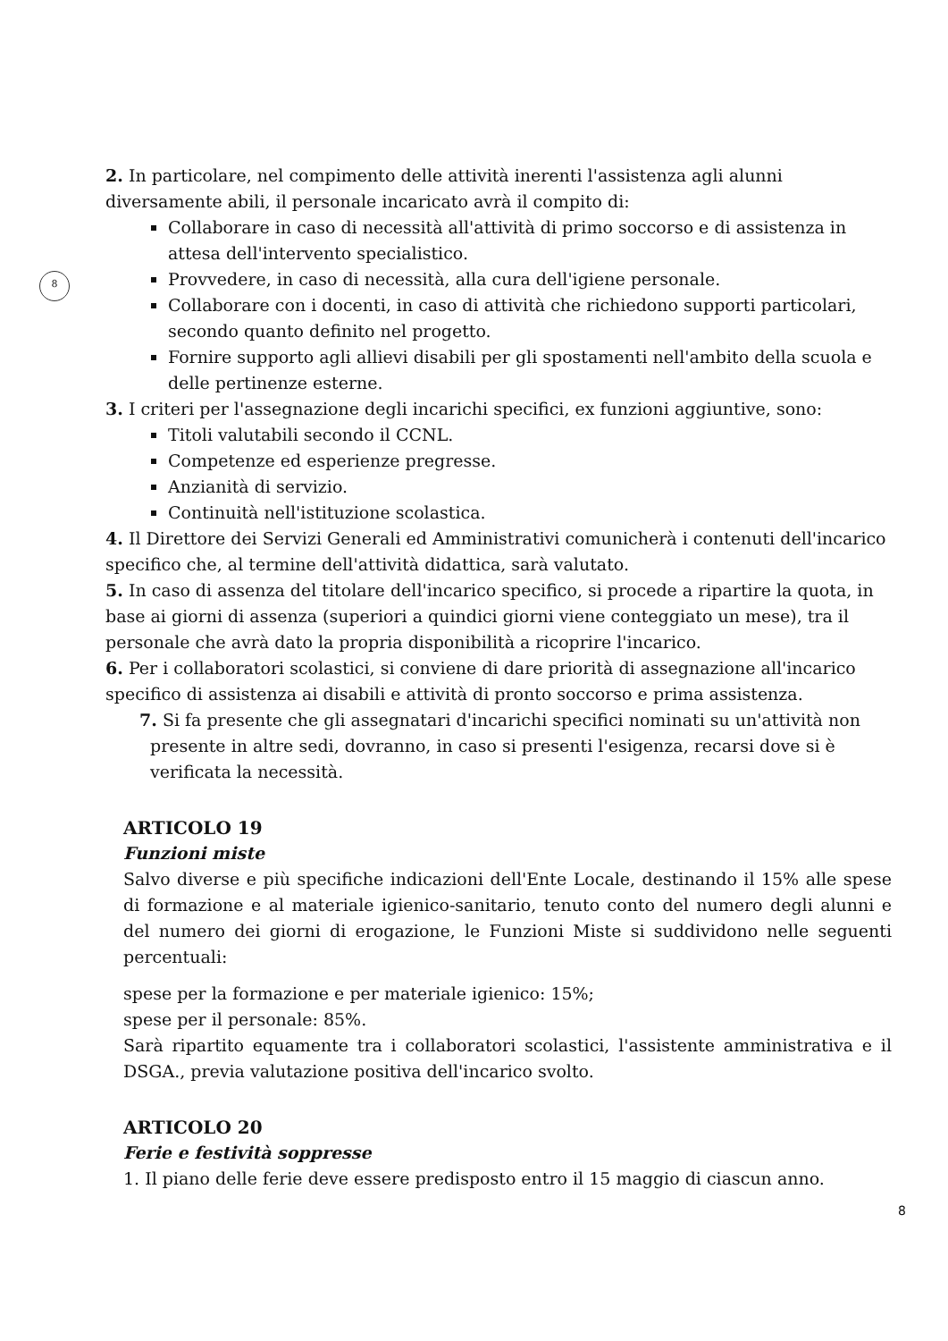8
2. In particolare, nel compimento delle attività inerenti l'assistenza agli alunni diversamente abili, il personale incaricato avrà il compito di:
Collaborare in caso di necessità all'attività di primo soccorso e di assistenza in attesa dell'intervento specialistico.
Provvedere, in caso di necessità, alla cura dell'igiene personale.
Collaborare con i docenti, in caso di attività che richiedono supporti particolari, secondo quanto definito nel progetto.
Fornire supporto agli allievi disabili per gli spostamenti nell'ambito della scuola e delle pertinenze esterne.
3. I criteri per l'assegnazione degli incarichi specifici, ex funzioni aggiuntive, sono:
Titoli valutabili secondo il CCNL.
Competenze ed esperienze pregresse.
Anzianità di servizio.
Continuità nell'istituzione scolastica.
4. Il Direttore dei Servizi Generali ed Amministrativi comunicherà i contenuti dell'incarico specifico che, al termine dell'attività didattica, sarà valutato.
5. In caso di assenza del titolare dell'incarico specifico, si procede a ripartire la quota, in base ai giorni di assenza (superiori a quindici giorni viene conteggiato un mese), tra il personale che avrà dato la propria disponibilità a ricoprire l'incarico.
6. Per i collaboratori scolastici, si conviene di dare priorità di assegnazione all'incarico specifico di assistenza ai disabili e attività di pronto soccorso e prima assistenza.
7. Si fa presente che gli assegnatari d'incarichi specifici nominati su un'attività non presente in altre sedi, dovranno, in caso si presenti l'esigenza, recarsi dove si è verificata la necessità.
ARTICOLO 19
Funzioni miste
Salvo diverse e più specifiche indicazioni dell'Ente Locale, destinando il 15% alle spese di formazione e al materiale igienico-sanitario, tenuto conto del numero degli alunni e del numero dei giorni di erogazione, le Funzioni Miste si suddividono nelle seguenti percentuali:
spese per la formazione e per materiale igienico: 15%;
spese per il personale: 85%.
Sarà ripartito equamente tra i collaboratori scolastici, l'assistente amministrativa e il DSGA., previa valutazione positiva dell'incarico svolto.
ARTICOLO 20
Ferie e festività soppresse
1. Il piano delle ferie deve essere predisposto entro il 15 maggio di ciascun anno.
8